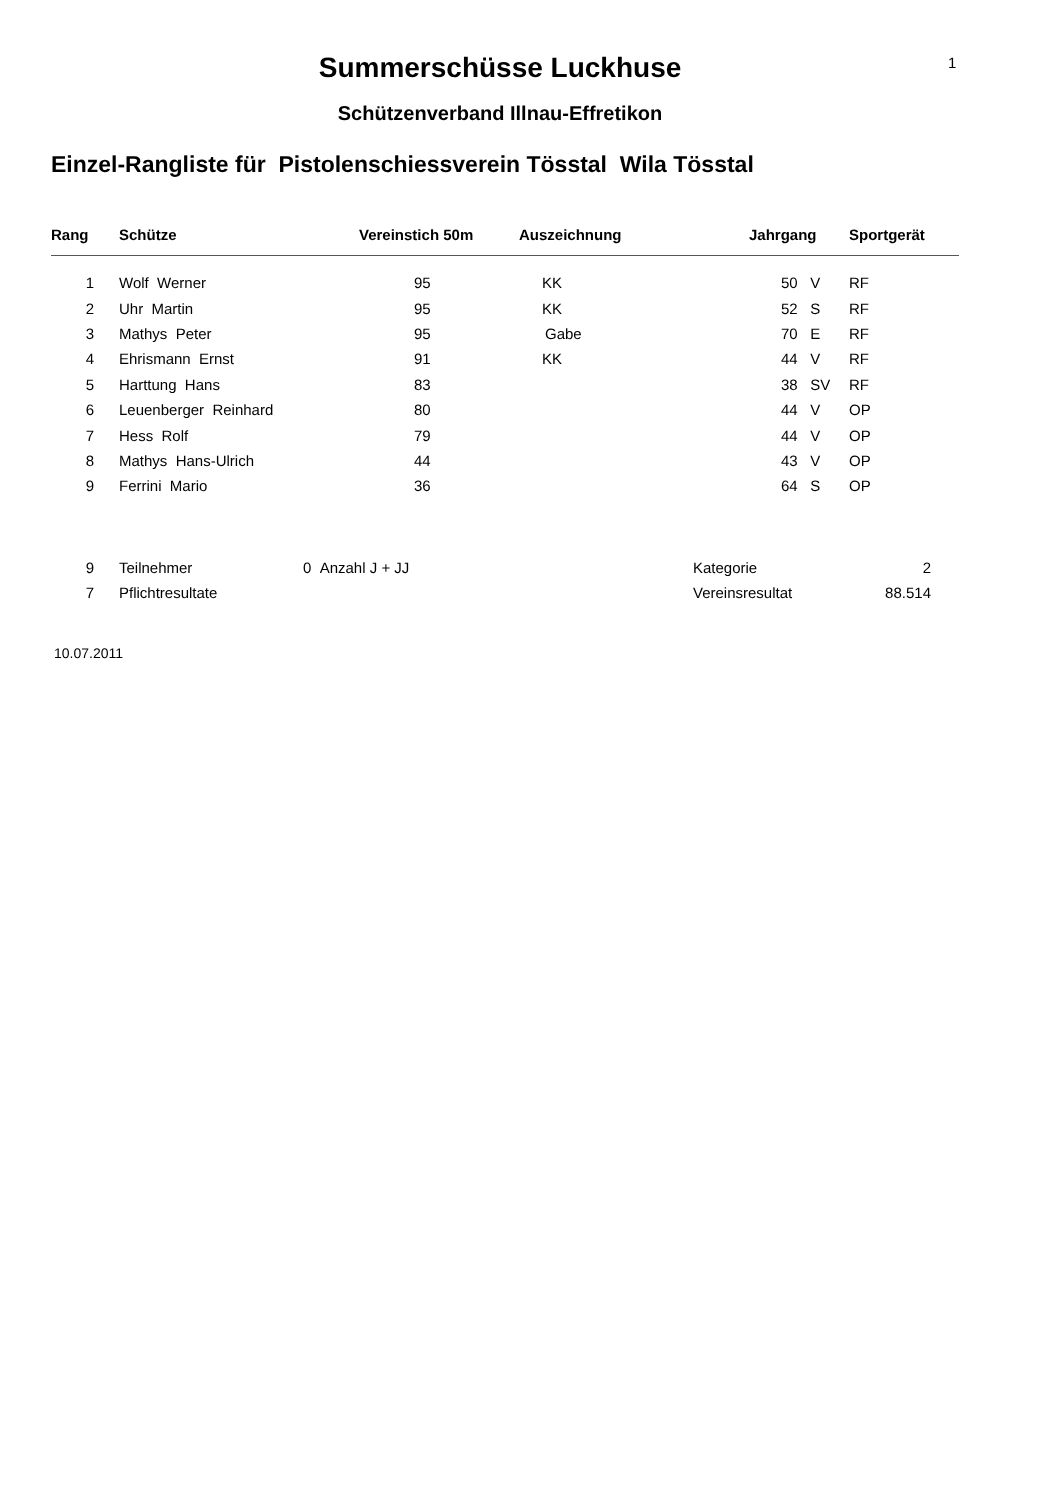1
Summerschüsse Luckhuse
Schützenverband Illnau-Effretikon
Einzel-Rangliste für Pistolenschiessverein Tösstal Wila Tösstal
| Rang | Schütze | Vereinstich 50m | Auszeichnung | Jahrgang | Sportgerät |
| --- | --- | --- | --- | --- | --- |
| 1 | Wolf Werner | 95 | KK | 50 V | RF |
| 2 | Uhr Martin | 95 | KK | 52 S | RF |
| 3 | Mathys Peter | 95 | Gabe | 70 E | RF |
| 4 | Ehrismann Ernst | 91 | KK | 44 V | RF |
| 5 | Harttung Hans | 83 | | 38 SV | RF |
| 6 | Leuenberger Reinhard | 80 | | 44 V | OP |
| 7 | Hess Rolf | 79 | | 44 V | OP |
| 8 | Mathys Hans-Ulrich | 44 | | 43 V | OP |
| 9 | Ferrini Mario | 36 | | 64 S | OP |
| 9 | Teilnehmer | 0 Anzahl J + JJ | Kategorie | 2 |
| 7 | Pflichtresultate | | Vereinsresultat | 88.514 |
10.07.2011